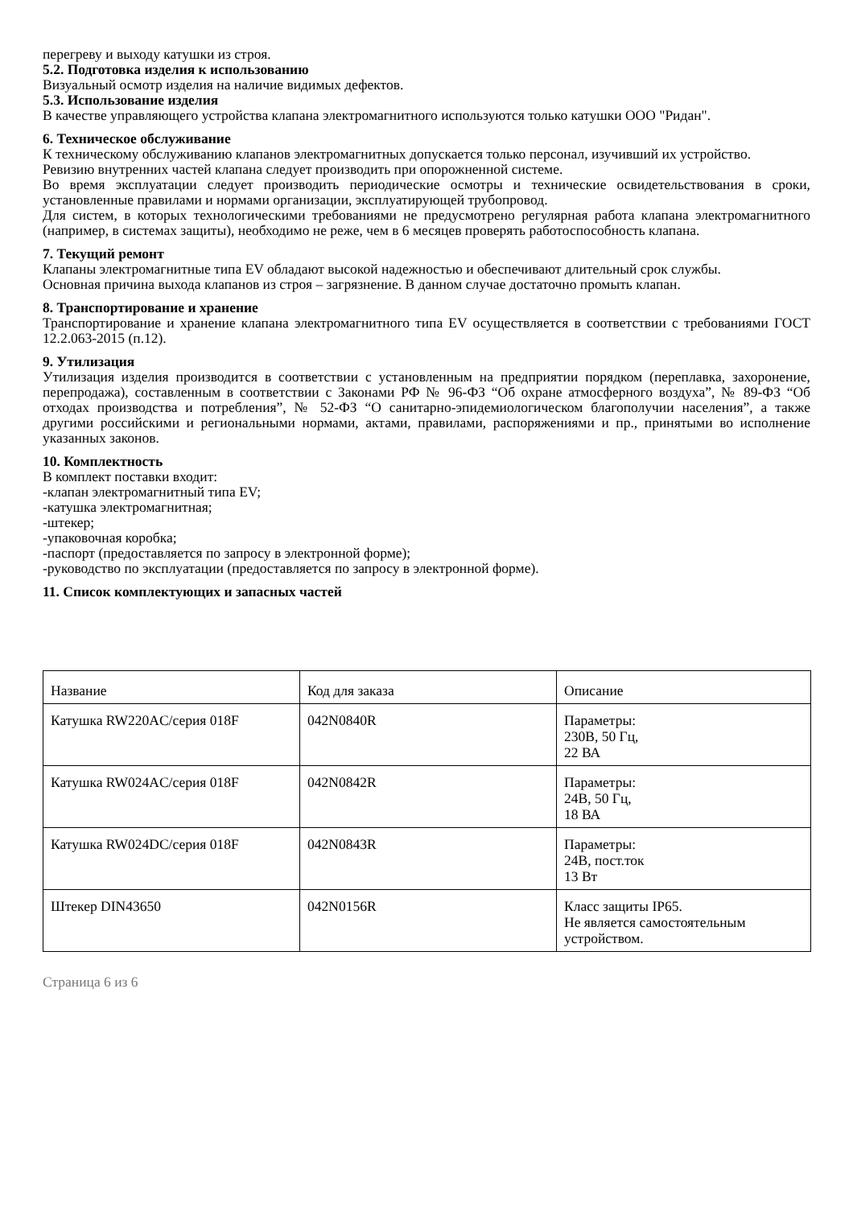перегреву и выходу катушки из строя.
5.2. Подготовка изделия к использованию
Визуальный осмотр изделия на наличие видимых дефектов.
5.3. Использование изделия
В качестве управляющего устройства клапана электромагнитного используются только катушки ООО "Ридан".
6. Техническое обслуживание
К техническому обслуживанию клапанов электромагнитных допускается только персонал, изучивший их устройство.
Ревизию внутренних частей клапана следует производить при опорожненной системе.
Во время эксплуатации следует производить периодические осмотры и технические освидетельствования в сроки, установленные правилами и нормами организации, эксплуатирующей трубопровод.
Для систем, в которых технологическими требованиями не предусмотрено регулярная работа клапана электромагнитного (например, в системах защиты), необходимо не реже, чем в 6 месяцев проверять работоспособность клапана.
7. Текущий ремонт
Клапаны электромагнитные типа EV обладают высокой надежностью и обеспечивают длительный срок службы.
Основная причина выхода клапанов из строя – загрязнение. В данном случае достаточно промыть клапан.
8. Транспортирование и хранение
Транспортирование и хранение клапана электромагнитного типа EV осуществляется в соответствии с требованиями ГОСТ 12.2.063-2015 (п.12).
9. Утилизация
Утилизация изделия производится в соответствии с установленным на предприятии порядком (переплавка, захоронение, перепродажа), составленным в соответствии с Законами РФ № 96-ФЗ “Об охране атмосферного воздуха”, № 89-ФЗ “Об отходах производства и потребления”, № 52-ФЗ “О санитарно-эпидемиологическом благополучии населения”, а также другими российскими и региональными нормами, актами, правилами, распоряжениями и пр., принятыми во исполнение указанных законов.
10. Комплектность
В комплект поставки входит:
-клапан электромагнитный типа EV;
-катушка электромагнитная;
-штекер;
-упаковочная коробка;
-паспорт (предоставляется по запросу в электронной форме);
-руководство по эксплуатации (предоставляется по запросу в электронной форме).
11. Список комплектующих и запасных частей
| Название | Код для заказа | Описание |
| Катушка RW220AC/серия 018F | 042N0840R | Параметры: 230В, 50 Гц, 22 ВА |
| Катушка RW024AC/серия 018F | 042N0842R | Параметры: 24В, 50 Гц, 18 ВА |
| Катушка RW024DC/серия 018F | 042N0843R | Параметры: 24В, пост.ток 13 Вт |
| Штекер DIN43650 | 042N0156R | Класс защиты IP65. Не является самостоятельным устройством. |
Страница 6 из 6